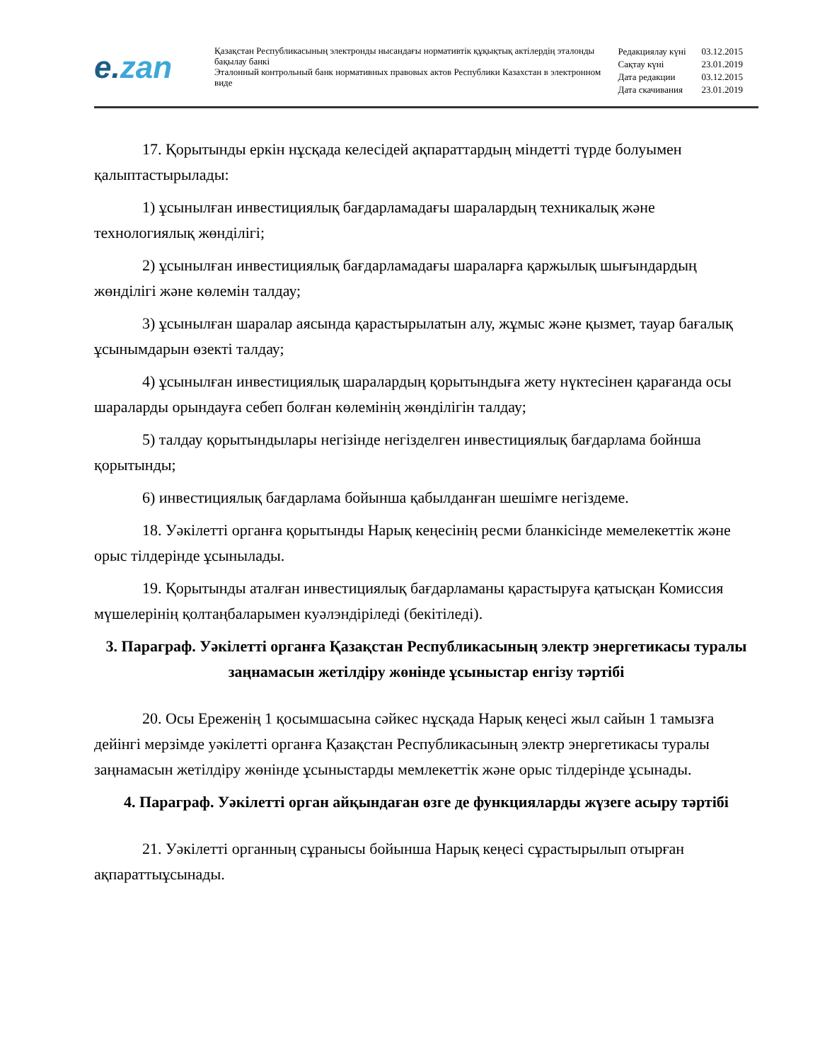e.zan
Қазақстан Республикасының электронды нысандағы нормативтік құқықтық актілердің эталонды бақылау банкі
Эталонный контрольный банк нормативных правовых актов Республики Казахстан в электронном виде
| Редакциялау күні | 03.12.2015 |
| Сақтау күні | 23.01.2019 |
| Дата редакции | 03.12.2015 |
| Дата скачивания | 23.01.2019 |
17. Қорытынды еркін нұсқада келесідей ақпараттардың міндетті түрде болуымен қалыптастырылады:
1) ұсынылған инвестициялық бағдарламадағы шаралардың техникалық және технологиялық жөнділігі;
2) ұсынылған инвестициялық бағдарламадағы шараларға қаржылық шығындардың жөнділігі және көлемін талдау;
3) ұсынылған шаралар аясында қарастырылатын алу, жұмыс және қызмет, тауар бағалық ұсынымдарын өзекті талдау;
4) ұсынылған инвестициялық шаралардың қорытындыға жету нүктесінен қарағанда осы шараларды орындауға себеп болған көлемінің жөнділігін талдау;
5) талдау қорытындылары негізінде негізделген инвестициялық бағдарлама бойнша қорытынды;
6) инвестициялық бағдарлама бойынша қабылданған шешімге негіздеме.
18. Уәкілетті органға қорытынды Нарық кеңесінің ресми бланкісінде мемелекеттік және орыс тілдерінде ұсынылады.
19. Қорытынды аталған инвестициялық бағдарламаны қарастыруға қатысқан Комиссия мүшелерінің қолтаңбаларымен куәлэндіріледі (бекітіледі).
3. Параграф. Уәкілетті органға Қазақстан Республикасының электр энергетикасы туралы заңнамасын жетілдіру жөнінде ұсыныстар енгізу тәртібі
20. Осы Ереженің 1 қосымшасына сәйкес нұсқада Нарық кеңесі жыл сайын 1 тамызға дейінгі мерзімде уәкілетті органға Қазақстан Республикасының электр энергетикасы туралы заңнамасын жетілдіру жөнінде ұсыныстарды мемлекеттік және орыс тілдерінде ұсынады.
4. Параграф. Уәкілетті орган айқындаған өзге де функцияларды жүзеге асыру тәртібі
21. Уәкілетті органның сұранысы бойынша Нарық кеңесі сұрастырылып отырған ақпараттыұсынады.